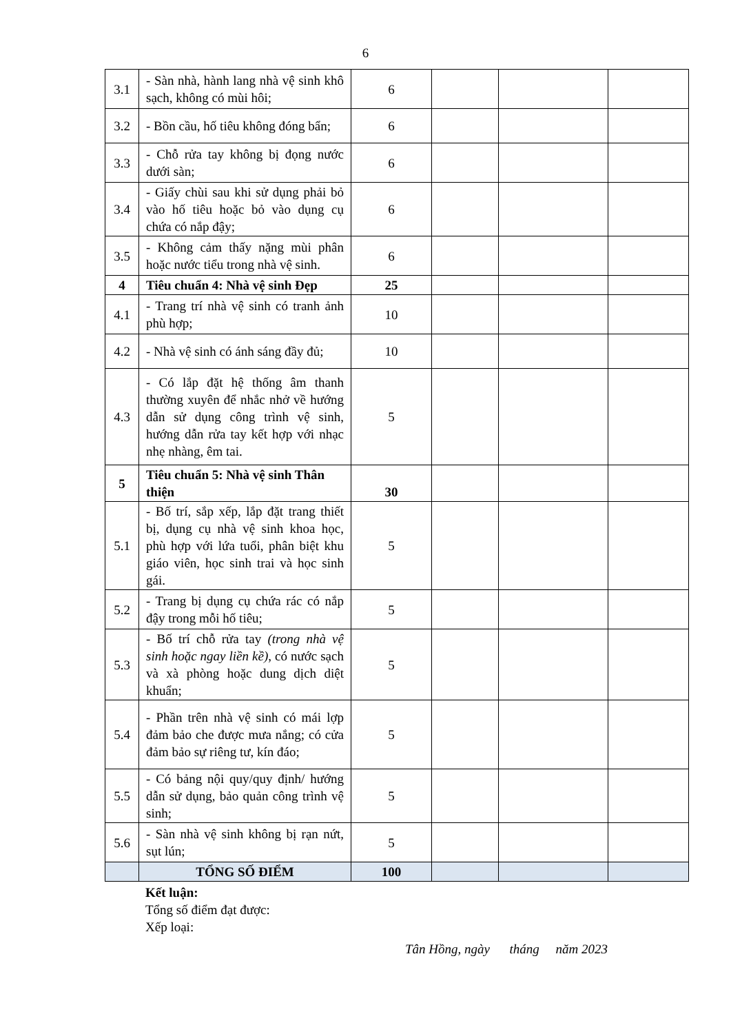6
| 3.1 | - Sàn nhà, hành lang nhà vệ sinh khô sạch, không có mùi hôi; | 6 | | | |
| 3.2 | - Bồn cầu, hố tiêu không đóng bẩn; | 6 | | | |
| 3.3 | - Chỗ rửa tay không bị đọng nước dưới sàn; | 6 | | | |
| 3.4 | - Giấy chùi sau khi sử dụng phải bỏ vào hố tiêu hoặc bỏ vào dụng cụ chứa có nắp đậy; | 6 | | | |
| 3.5 | - Không cảm thấy nặng mùi phân hoặc nước tiểu trong nhà vệ sinh. | 6 | | | |
| 4 | Tiêu chuẩn 4: Nhà vệ sinh Đẹp | 25 | | | |
| 4.1 | - Trang trí nhà vệ sinh có tranh ảnh phù hợp; | 10 | | | |
| 4.2 | - Nhà vệ sinh có ánh sáng đầy đủ; | 10 | | | |
| 4.3 | - Có lắp đặt hệ thống âm thanh thường xuyên để nhắc nhở về hướng dẫn sử dụng công trình vệ sinh, hướng dẫn rửa tay kết hợp với nhạc nhẹ nhàng, êm tai. | 5 | | | |
| 5 | Tiêu chuẩn 5: Nhà vệ sinh Thân thiện | 30 | | | |
| 5.1 | - Bố trí, sắp xếp, lắp đặt trang thiết bị, dụng cụ nhà vệ sinh khoa học, phù hợp với lứa tuổi, phân biệt khu giáo viên, học sinh trai và học sinh gái. | 5 | | | |
| 5.2 | - Trang bị dụng cụ chứa rác có nắp đậy trong mỗi hố tiêu; | 5 | | | |
| 5.3 | - Bố trí chỗ rửa tay (trong nhà vệ sinh hoặc ngay liền kề) , có nước sạch và xà phòng hoặc dung dịch diệt khuẩn; | 5 | | | |
| 5.4 | - Phần trên nhà vệ sinh có mái lợp đảm bảo che được mưa nắng; có cửa đảm bảo sự riêng tư, kín đáo; | 5 | | | |
| 5.5 | - Có bảng nội quy/quy định/ hướng dẫn sử dụng, bảo quản công trình vệ sinh; | 5 | | | |
| 5.6 | - Sàn nhà vệ sinh không bị rạn nứt, sụt lún; | 5 | | | |
| | TỔNG SỐ ĐIỂM | 100 | | | |
Kết luận:
Tổng số điểm đạt được:
Xếp loại:
Tân Hồng, ngày tháng năm 2023